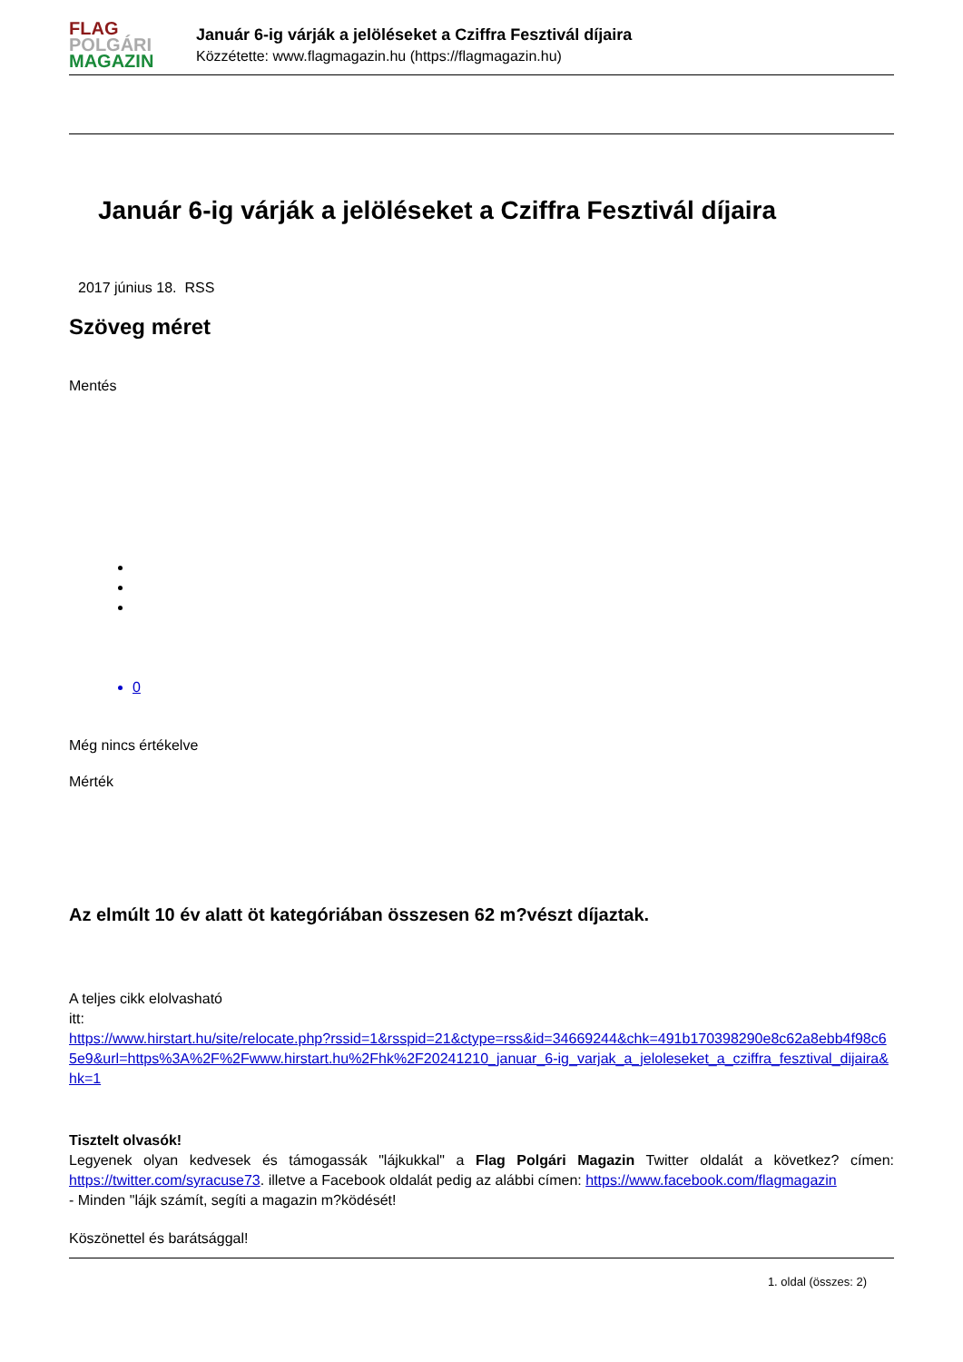FLAG
POLGÁRI
MAGAZIN
Január 6-ig várják a jelöléseket a Cziffra Fesztivál díjaira
Közzétette: www.flagmagazin.hu (https://flagmagazin.hu)
Január 6-ig várják a jelöléseket a Cziffra Fesztivál díjaira
2017 június 18. RSS
Szöveg méret
Mentés
0
Még nincs értékelve
Mérték
Az elmúlt 10 év alatt öt kategóriában összesen 62 m?vészt díjaztak.
A teljes cikk elolvasható
itt:
https://www.hirstart.hu/site/relocate.php?rssid=1&rsspid=21&ctype=rss&id=34669244&chk=491b170398290e8c62a8ebb4f98c65e9&url=https%3A%2F%2Fwww.hirstart.hu%2Fhk%2F20241210_januar_6-ig_varjak_a_jeloleseket_a_cziffra_fesztival_dijaira&hk=1
Tisztelt olvasók!
Legyenek olyan kedvesek és támogassák "lájkukkal" a Flag Polgári Magazin Twitter oldalát a következ? címen: https://twitter.com/syracuse73. illetve a Facebook oldalát pedig az alábbi címen: https://www.facebook.com/flagmagazin
- Minden "lájk számít, segíti a magazin m?ködését!
Köszönettel és barátsággal!
1. oldal (összes: 2)